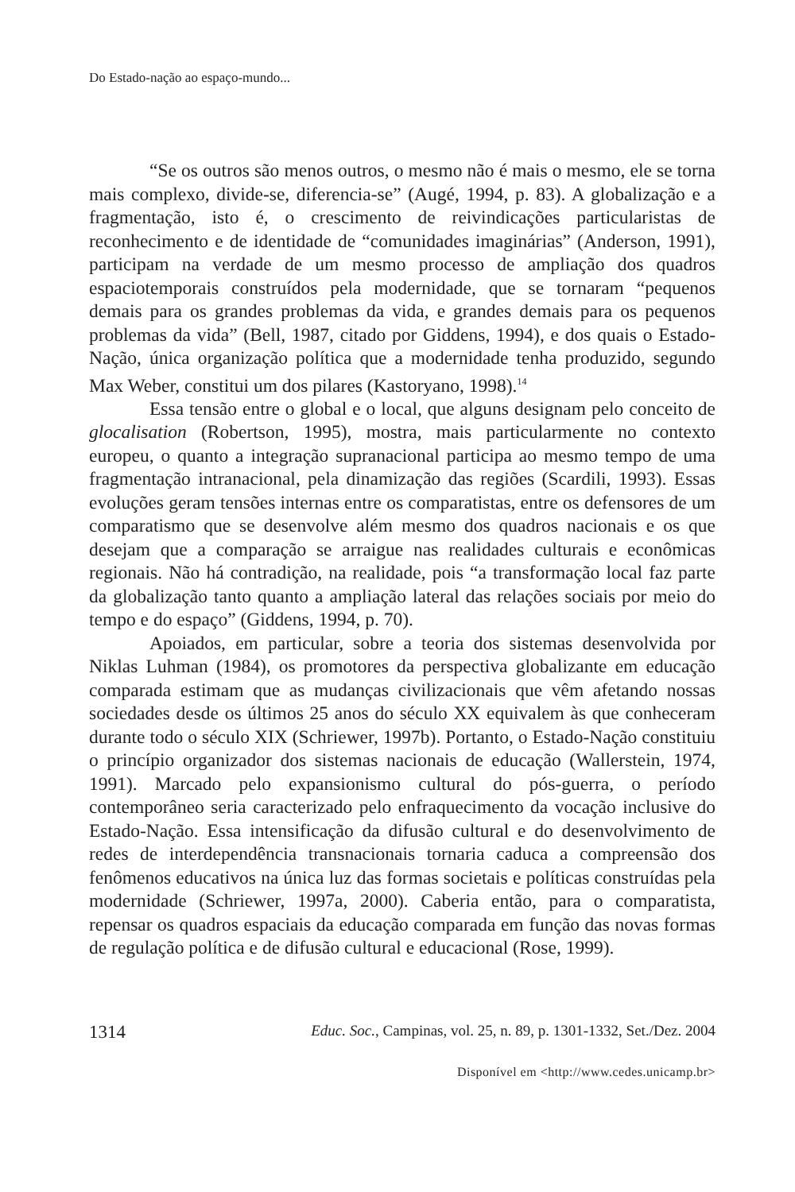Do Estado-nação ao espaço-mundo...
“Se os outros são menos outros, o mesmo não é mais o mesmo, ele se torna mais complexo, divide-se, diferencia-se” (Augé, 1994, p. 83). A globalização e a fragmentação, isto é, o crescimento de reivindicações particularistas de reconhecimento e de identidade de “comunidades imaginárias” (Anderson, 1991), participam na verdade de um mesmo processo de ampliação dos quadros espaciotemporais construídos pela modernidade, que se tornaram “pequenos demais para os grandes problemas da vida, e grandes demais para os pequenos problemas da vida” (Bell, 1987, citado por Giddens, 1994), e dos quais o Estado-Nação, única organização política que a modernidade tenha produzido, segundo Max Weber, constitui um dos pilares (Kastoryano, 1998).<sup>14</sup>
Essa tensão entre o global e o local, que alguns designam pelo conceito de glocalisation (Robertson, 1995), mostra, mais particularmente no contexto europeu, o quanto a integração supranacional participa ao mesmo tempo de uma fragmentação intranacional, pela dinamização das regiões (Scardili, 1993). Essas evoluções geram tensões internas entre os comparatistas, entre os defensores de um comparatismo que se desenvolve além mesmo dos quadros nacionais e os que desejam que a comparação se arraigue nas realidades culturais e econômicas regionais. Não há contradição, na realidade, pois “a transformação local faz parte da globalização tanto quanto a ampliação lateral das relações sociais por meio do tempo e do espaço” (Giddens, 1994, p. 70).
Apoiados, em particular, sobre a teoria dos sistemas desenvolvida por Niklas Luhman (1984), os promotores da perspectiva globalizante em educação comparada estimam que as mudanças civilizacionais que vêm afetando nossas sociedades desde os últimos 25 anos do século XX equivalem às que conheceram durante todo o século XIX (Schriewer, 1997b). Portanto, o Estado-Nação constituiu o princípio organizador dos sistemas nacionais de educação (Wallerstein, 1974, 1991). Marcado pelo expansionismo cultural do pós-guerra, o período contemporâneo seria caracterizado pelo enfraquecimento da vocação inclusive do Estado-Nação. Essa intensificação da difusão cultural e do desenvolvimento de redes de interdependência transnacionais tornaria caduca a compreensão dos fenômenos educativos na única luz das formas societais e políticas construídas pela modernidade (Schriewer, 1997a, 2000). Caberia então, para o comparatista, repensar os quadros espaciais da educação comparada em função das novas formas de regulação política e de difusão cultural e educacional (Rose, 1999).
1314 Educ. Soc., Campinas, vol. 25, n. 89, p. 1301-1332, Set./Dez. 2004
Disponível em <http://www.cedes.unicamp.br>